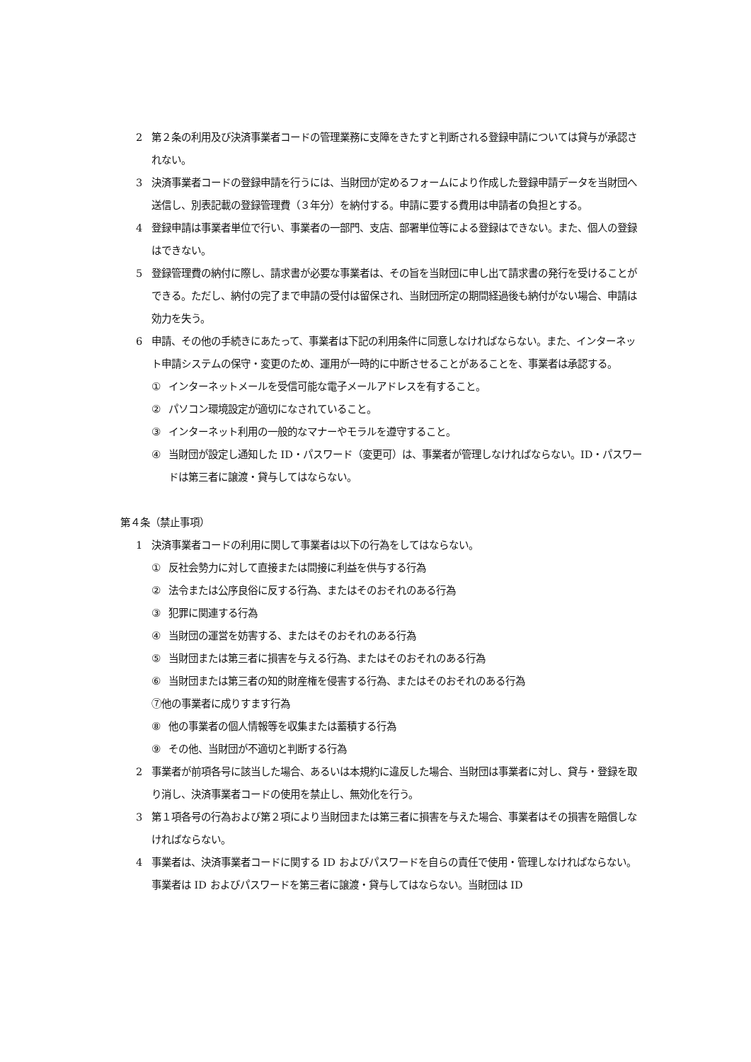2 第２条の利用及び決済事業者コードの管理業務に支障をきたすと判断される登録申請については貸与が承認されない。
3 決済事業者コードの登録申請を行うには、当財団が定めるフォームにより作成した登録申請データを当財団へ送信し、別表記載の登録管理費（３年分）を納付する。申請に要する費用は申請者の負担とする。
4 登録申請は事業者単位で行い、事業者の一部門、支店、部署単位等による登録はできない。また、個人の登録はできない。
5 登録管理費の納付に際し、請求書が必要な事業者は、その旨を当財団に申し出て請求書の発行を受けることができる。ただし、納付の完了まで申請の受付は留保され、当財団所定の期間経過後も納付がない場合、申請は効力を失う。
6 申請、その他の手続きにあたって、事業者は下記の利用条件に同意しなければならない。また、インターネット申請システムの保守・変更のため、運用が一時的に中断させることがあることを、事業者は承認する。
① インターネットメールを受信可能な電子メールアドレスを有すること。
② パソコン環境設定が適切になされていること。
③ インターネット利用の一般的なマナーやモラルを遵守すること。
④ 当財団が設定し通知した ID・パスワード（変更可）は、事業者が管理しなければならない。ID・パスワードは第三者に譲渡・貸与してはならない。
第４条（禁止事項）
1 決済事業者コードの利用に関して事業者は以下の行為をしてはならない。
① 反社会勢力に対して直接または間接に利益を供与する行為
② 法令または公序良俗に反する行為、またはそのおそれのある行為
③ 犯罪に関連する行為
④ 当財団の運営を妨害する、またはそのおそれのある行為
⑤ 当財団または第三者に損害を与える行為、またはそのおそれのある行為
⑥ 当財団または第三者の知的財産権を侵害する行為、またはそのおそれのある行為
⑦他の事業者に成りすます行為
⑧ 他の事業者の個人情報等を収集または蓄積する行為
⑨ その他、当財団が不適切と判断する行為
2 事業者が前項各号に該当した場合、あるいは本規約に違反した場合、当財団は事業者に対し、貸与・登録を取り消し、決済事業者コードの使用を禁止し、無効化を行う。
3 第１項各号の行為および第２項により当財団または第三者に損害を与えた場合、事業者はその損害を賠償しなければならない。
4 事業者は、決済事業者コードに関する ID およびパスワードを自らの責任で使用・管理しなければならない。事業者は ID およびパスワードを第三者に譲渡・貸与してはならない。当財団は ID